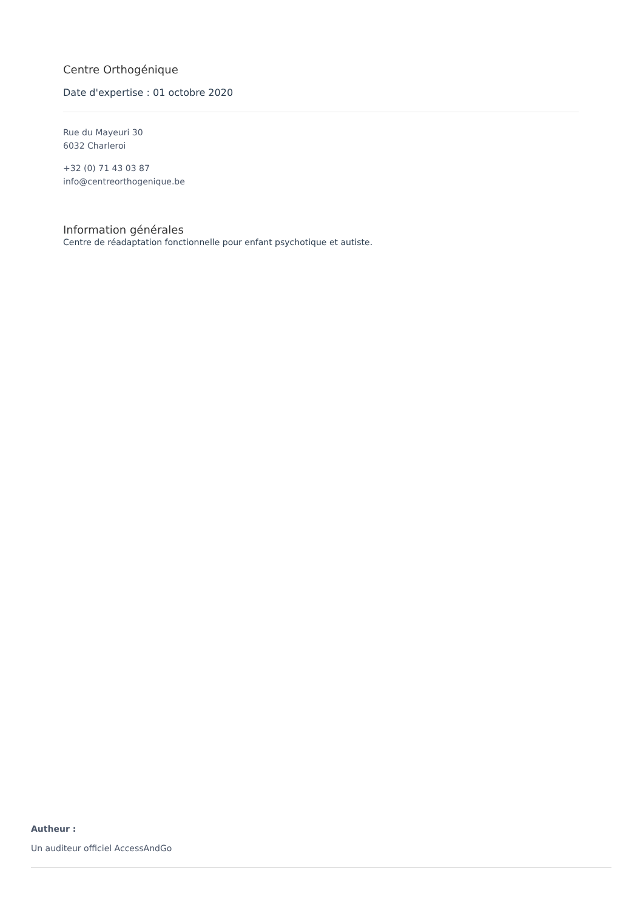Centre Orthogénique
Date d'expertise : 01 octobre 2020
Rue du Mayeuri 30
6032 Charleroi
+32 (0) 71 43 03 87
info@centreorthogenique.be
Information générales
Centre de réadaptation fonctionnelle pour enfant psychotique et autiste.
Autheur :
Un auditeur officiel AccessAndGo